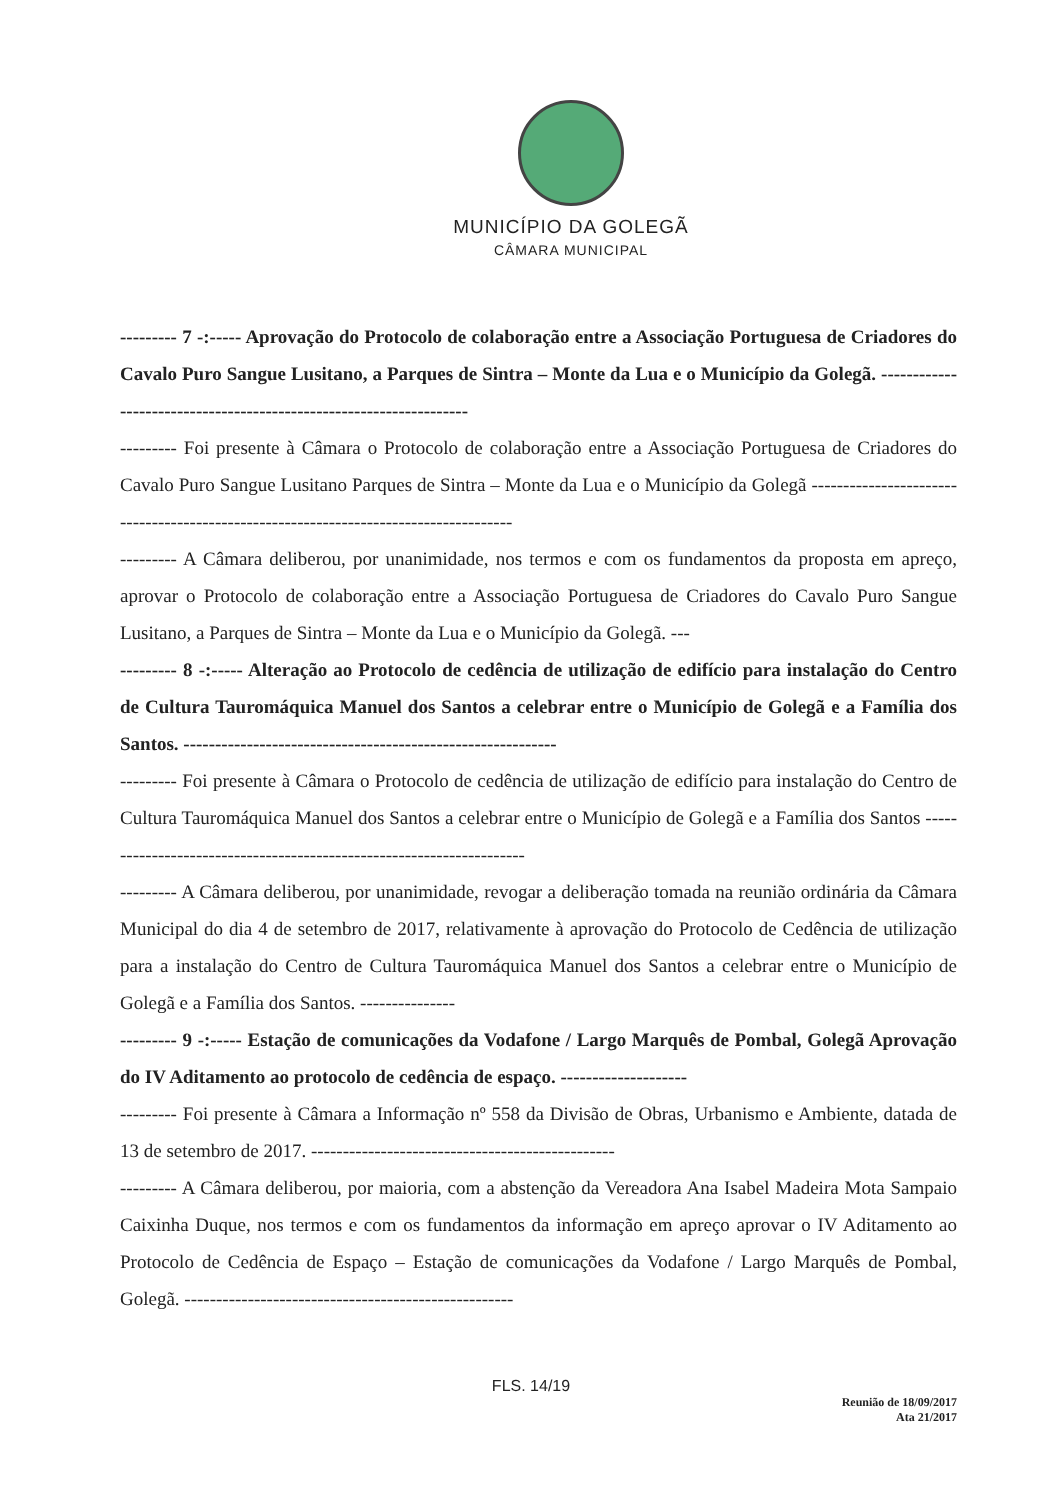MUNICÍPIO DA GOLEGÃ
CÂMARA MUNICIPAL
--------- 7 -:----- Aprovação do Protocolo de colaboração entre a Associação Portuguesa de Criadores do Cavalo Puro Sangue Lusitano, a Parques de Sintra – Monte da Lua e o Município da Golegã. -------------------------------------------------------------------
--------- Foi presente à Câmara o Protocolo de colaboração entre a Associação Portuguesa de Criadores do Cavalo Puro Sangue Lusitano Parques de Sintra – Monte da Lua e o Município da Golegã -------------------------------------------------------------------------------------
--------- A Câmara deliberou, por unanimidade, nos termos e com os fundamentos da proposta em apreço, aprovar o Protocolo de colaboração entre a Associação Portuguesa de Criadores do Cavalo Puro Sangue Lusitano, a Parques de Sintra – Monte da Lua e o Município da Golegã. ---
--------- 8 -:----- Alteração ao Protocolo de cedência de utilização de edifício para instalação do Centro de Cultura Tauromáquica Manuel dos Santos a celebrar entre o Município de Golegã e a Família dos Santos. -----------------------------------------------------------
--------- Foi presente à Câmara o Protocolo de cedência de utilização de edifício para instalação do Centro de Cultura Tauromáquica Manuel dos Santos a celebrar entre o Município de Golegã e a Família dos Santos ---------------------------------------------------------------------
--------- A Câmara deliberou, por unanimidade, revogar a deliberação tomada na reunião ordinária da Câmara Municipal do dia 4 de setembro de 2017, relativamente à aprovação do Protocolo de Cedência de utilização para a instalação do Centro de Cultura Tauromáquica Manuel dos Santos a celebrar entre o Município de Golegã e a Família dos Santos. ---------------
--------- 9 -:----- Estação de comunicações da Vodafone / Largo Marquês de Pombal, Golegã Aprovação do IV Aditamento ao protocolo de cedência de espaço. --------------------
--------- Foi presente à Câmara a Informação nº 558 da Divisão de Obras, Urbanismo e Ambiente, datada de 13 de setembro de 2017. ------------------------------------------------
--------- A Câmara deliberou, por maioria, com a abstenção da Vereadora Ana Isabel Madeira Mota Sampaio Caixinha Duque, nos termos e com os fundamentos da informação em apreço aprovar o IV Aditamento ao Protocolo de Cedência de Espaço – Estação de comunicações da Vodafone / Largo Marquês de Pombal, Golegã. ----------------------------------------------------
FLS. 14/19
Reunião de 18/09/2017
Ata 21/2017